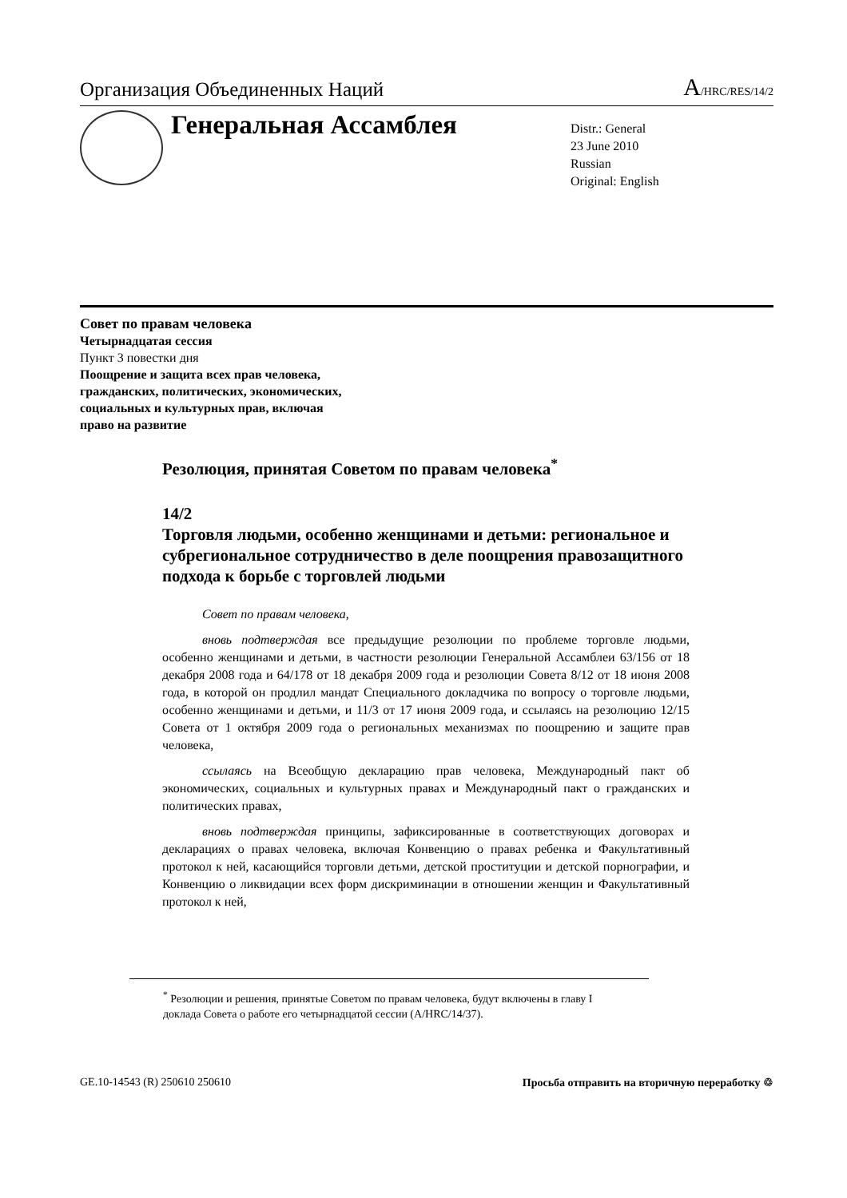Организация Объединенных Наций A/HRC/RES/14/2
Генеральная Ассамблея
Distr.: General
23 June 2010
Russian
Original: English
Совет по правам человека
Четырнадцатая сессия
Пункт 3 повестки дня
Поощрение и защита всех прав человека,
гражданских, политических, экономических,
социальных и культурных прав, включая
право на развитие
Резолюция, принятая Советом по правам человека<sup>*</sup>
14/2
Торговля людьми, особенно женщинами и детьми: региональное и субрегиональное сотрудничество в деле поощрения правозащитного подхода к борьбе с торговлей людьми
Совет по правам человека,
вновь подтверждая все предыдущие резолюции по проблеме торговле людьми, особенно женщинами и детьми, в частности резолюции Генеральной Ассамблеи 63/156 от 18 декабря 2008 года и 64/178 от 18 декабря 2009 года и резолюции Совета 8/12 от 18 июня 2008 года, в которой он продлил мандат Специального докладчика по вопросу о торговле людьми, особенно женщинами и детьми, и 11/3 от 17 июня 2009 года, и ссылаясь на резолюцию 12/15 Совета от 1 октября 2009 года о региональных механизмах по поощрению и защите прав человека,
ссылаясь на Всеобщую декларацию прав человека, Международный пакт об экономических, социальных и культурных правах и Международный пакт о гражданских и политических правах,
вновь подтверждая принципы, зафиксированные в соответствующих договорах и декларациях о правах человека, включая Конвенцию о правах ребенка и Факультативный протокол к ней, касающийся торговли детьми, детской проституции и детской порнографии, и Конвенцию о ликвидации всех форм дискриминации в отношении женщин и Факультативный протокол к ней,
<sup>*</sup> Резолюции и решения, принятые Советом по правам человека, будут включены в главу I доклада Совета о работе его четырнадцатой сессии (A/HRC/14/37).
GE.10-14543 (R) 250610 250610 Просьба отправить на вторичную переработку ♲